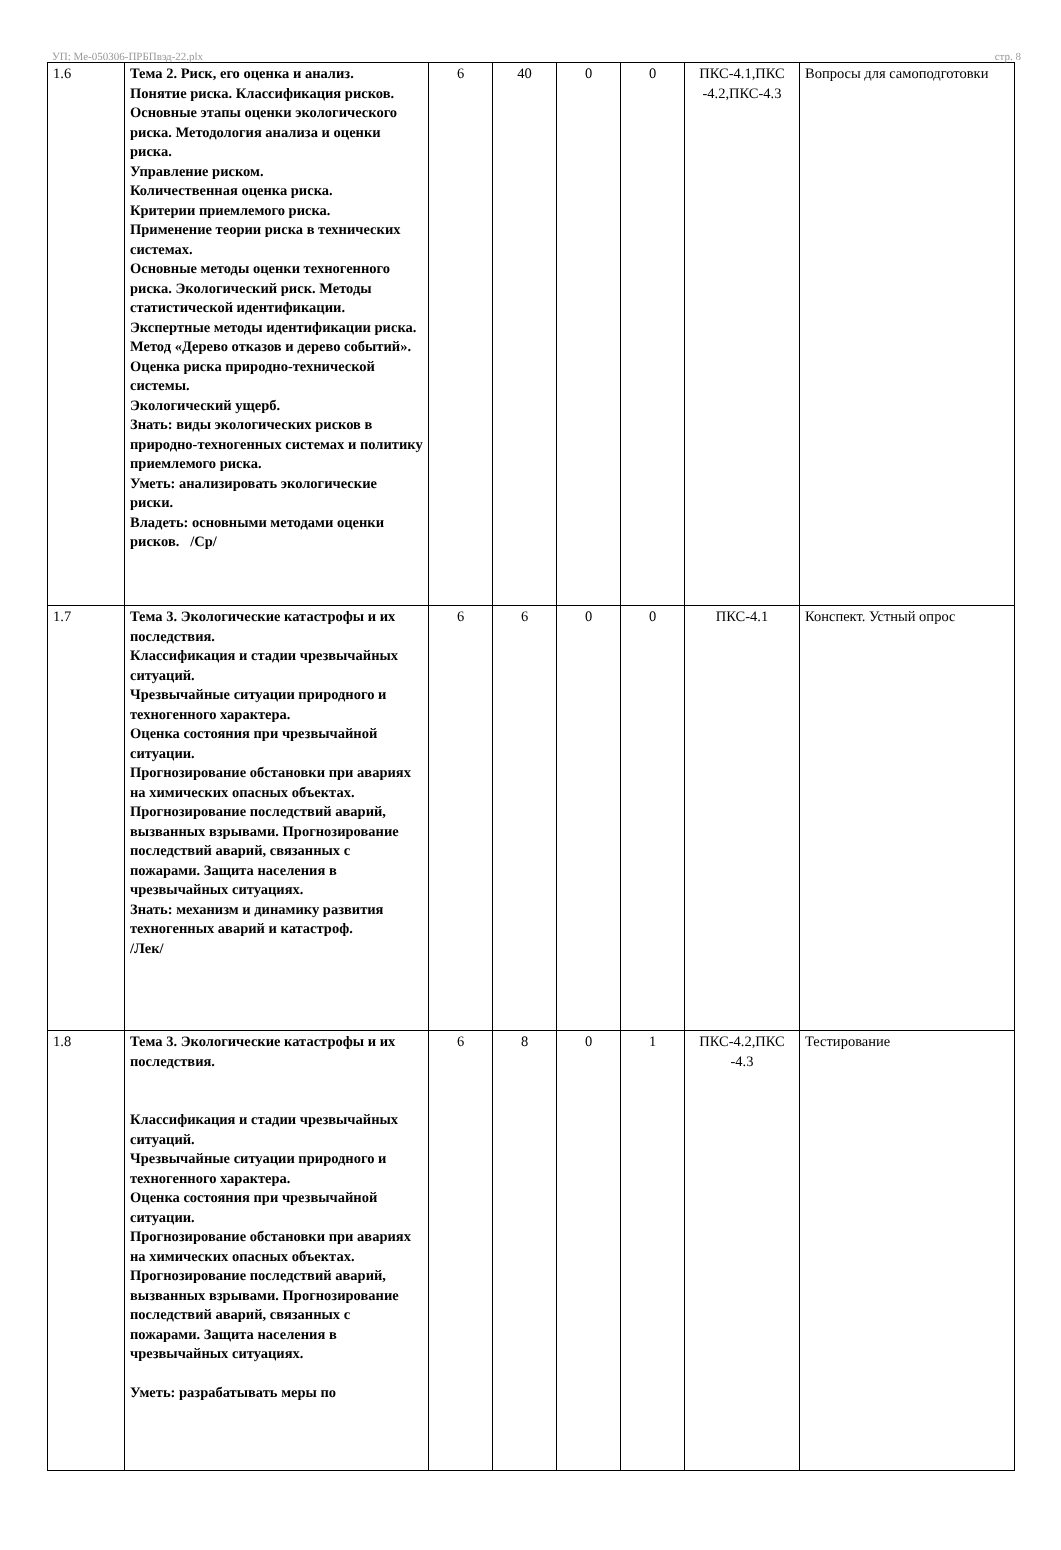УП: Ме-050306-ПРБПвэд-22.plx стр. 8
| 1.6 | Тема 2. Риск, его оценка и анализ. Понятие риска. Классификация рисков. Основные этапы оценки экологического риска. Методология анализа и оценки риска. Управление риском. Количественная оценка риска. Критерии приемлемого риска. Применение теории риска в технических системах. Основные методы оценки техногенного риска. Экологический риск. Методы статистической идентификации. Экспертные методы идентификации риска. Метод «Дерево отказов и дерево событий». Оценка риска природно-технической системы. Экологический ущерб. Знать: виды экологических рисков в природно-техногенных системах и политику приемлемого риска. Уметь: анализировать экологические риски. Владеть: основными методами оценки рисков. /Ср/ | 6 | 40 | 0 | 0 | ПКС-4.1,ПКС -4.2,ПКС-4.3 | Вопросы для самоподготовки |
| 1.7 | Тема 3. Экологические катастрофы и их последствия. Классификация и стадии чрезвычайных ситуаций. Чрезвычайные ситуации природного и техногенного характера. Оценка состояния при чрезвычайной ситуации. Прогнозирование обстановки при авариях на химических опасных объектах. Прогнозирование последствий аварий, вызванных взрывами. Прогнозирование последствий аварий, связанных с пожарами. Защита населения в чрезвычайных ситуациях. Знать: механизм и динамику развития техногенных аварий и катастроф. /Лек/ | 6 | 6 | 0 | 0 | ПКС-4.1 | Конспект. Устный опрос |
| 1.8 | Тема 3. Экологические катастрофы и их последствия. Классификация и стадии чрезвычайных ситуаций. Чрезвычайные ситуации природного и техногенного характера. Оценка состояния при чрезвычайной ситуации. Прогнозирование обстановки при авариях на химических опасных объектах. Прогнозирование последствий аварий, вызванных взрывами. Прогнозирование последствий аварий, связанных с пожарами. Защита населения в чрезвычайных ситуациях. Уметь: разрабатывать меры по | 6 | 8 | 0 | 1 | ПКС-4.2,ПКС -4.3 | Тестирование |